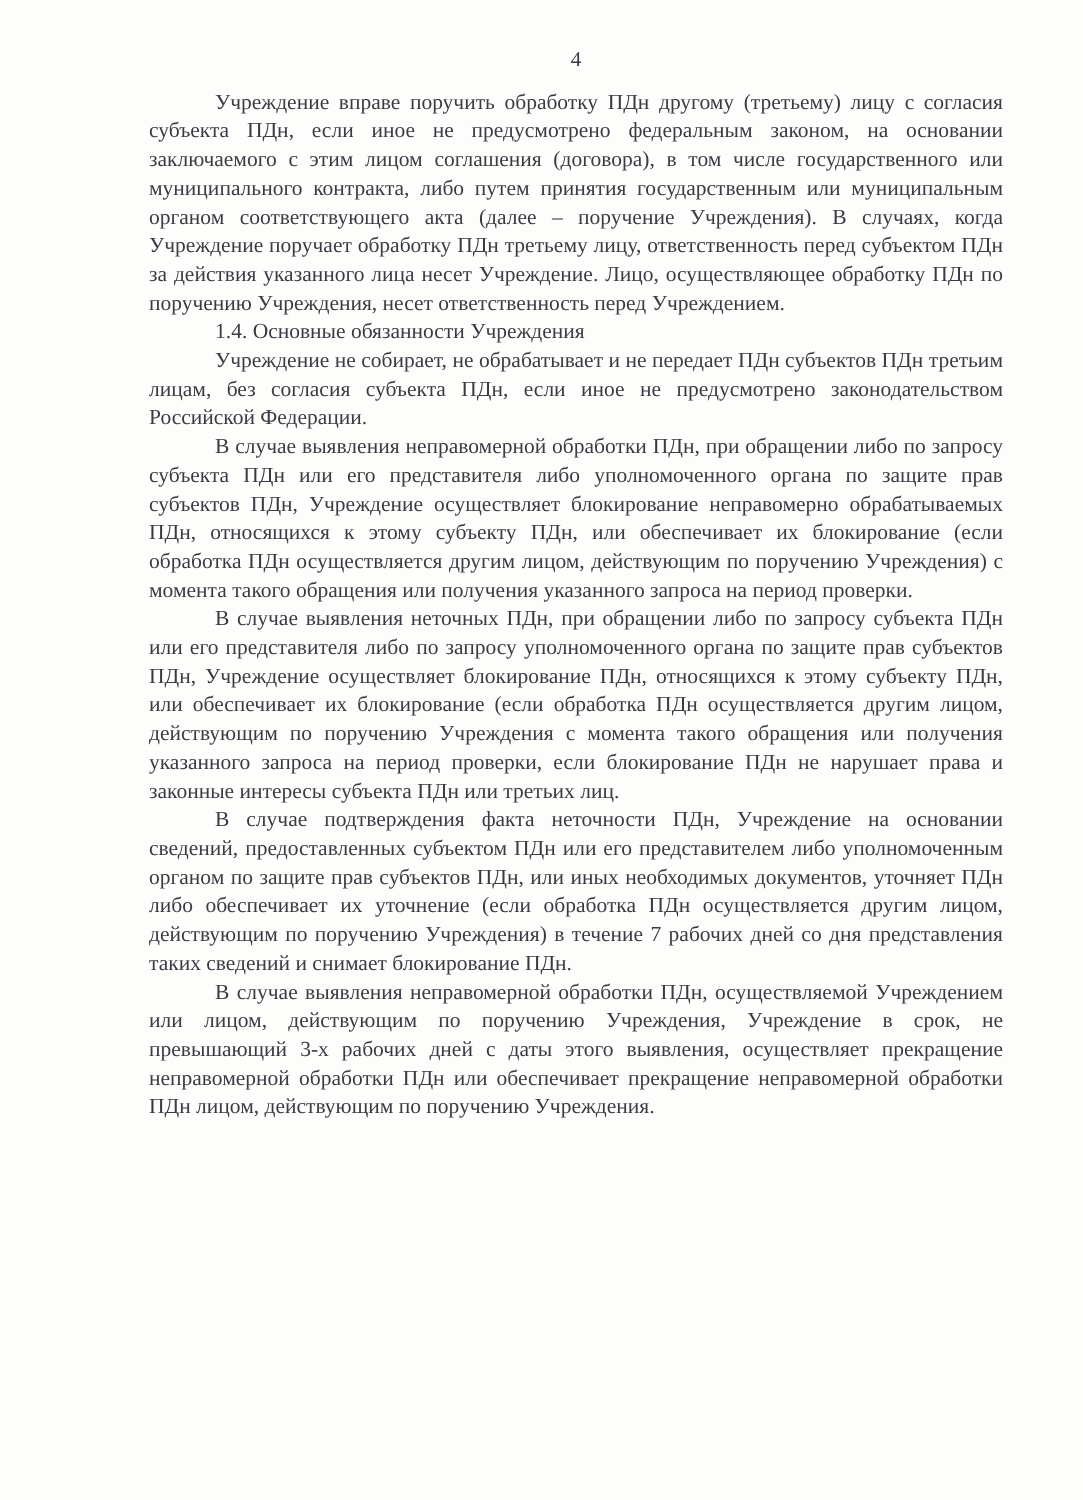4
Учреждение вправе поручить обработку ПДн другому (третьему) лицу с согласия субъекта ПДн, если иное не предусмотрено федеральным законом, на основании заключаемого с этим лицом соглашения (договора), в том числе государственного или муниципального контракта, либо путем принятия государственным или муниципальным органом соответствующего акта (далее – поручение Учреждения). В случаях, когда Учреждение поручает обработку ПДн третьему лицу, ответственность перед субъектом ПДн за действия указанного лица несет Учреждение. Лицо, осуществляющее обработку ПДн по поручению Учреждения, несет ответственность перед Учреждением.
1.4. Основные обязанности Учреждения
Учреждение не собирает, не обрабатывает и не передает ПДн субъектов ПДн третьим лицам, без согласия субъекта ПДн, если иное не предусмотрено законодательством Российской Федерации.
В случае выявления неправомерной обработки ПДн, при обращении либо по запросу субъекта ПДн или его представителя либо уполномоченного органа по защите прав субъектов ПДн, Учреждение осуществляет блокирование неправомерно обрабатываемых ПДн, относящихся к этому субъекту ПДн, или обеспечивает их блокирование (если обработка ПДн осуществляется другим лицом, действующим по поручению Учреждения) с момента такого обращения или получения указанного запроса на период проверки.
В случае выявления неточных ПДн, при обращении либо по запросу субъекта ПДн или его представителя либо по запросу уполномоченного органа по защите прав субъектов ПДн, Учреждение осуществляет блокирование ПДн, относящихся к этому субъекту ПДн, или обеспечивает их блокирование (если обработка ПДн осуществляется другим лицом, действующим по поручению Учреждения с момента такого обращения или получения указанного запроса на период проверки, если блокирование ПДн не нарушает права и законные интересы субъекта ПДн или третьих лиц.
В случае подтверждения факта неточности ПДн, Учреждение на основании сведений, предоставленных субъектом ПДн или его представителем либо уполномоченным органом по защите прав субъектов ПДн, или иных необходимых документов, уточняет ПДн либо обеспечивает их уточнение (если обработка ПДн осуществляется другим лицом, действующим по поручению Учреждения) в течение 7 рабочих дней со дня представления таких сведений и снимает блокирование ПДн.
В случае выявления неправомерной обработки ПДн, осуществляемой Учреждением или лицом, действующим по поручению Учреждения, Учреждение в срок, не превышающий 3-х рабочих дней с даты этого выявления, осуществляет прекращение неправомерной обработки ПДн или обеспечивает прекращение неправомерной обработки ПДн лицом, действующим по поручению Учреждения.